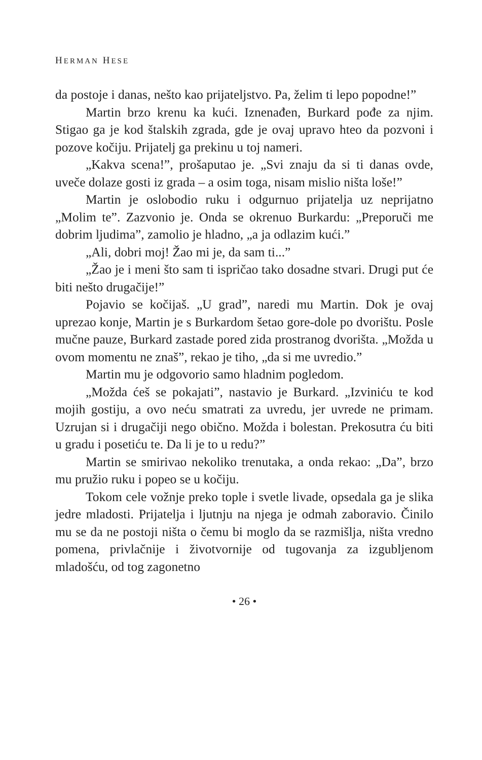HERMAN HESE
da postoje i danas, nešto kao prijateljstvo. Pa, želim ti lepo popodne!”
Martin brzo krenu ka kući. Iznenađen, Burkard pođe za njim. Stigao ga je kod štalskih zgrada, gde je ovaj upravo hteo da pozvoni i pozove kočiju. Prijatelj ga prekinu u toj nameri.
„Kakva scena!”, prošaputao je. „Svi znaju da si ti danas ovde, uveče dolaze gosti iz grada – a osim toga, nisam mislio ništa loše!”
Martin je oslobodio ruku i odgurnuo prijatelja uz neprijatno „Molim te”. Zazvonio je. Onda se okrenuo Burkardu: „Preporuči me dobrim ljudima”, zamolio je hladno, „a ja odlazim kući.”
„Ali, dobri moj! Žao mi je, da sam ti...”
„Žao je i meni što sam ti ispričao tako dosadne stvari. Drugi put će biti nešto drugačije!”
Pojavio se kočijaš. „U grad”, naredi mu Martin. Dok je ovaj uprezao konje, Martin je s Burkardom šetao gore-dole po dvorištu. Posle mučne pauze, Burkard zastade pored zida prostranog dvorišta. „Možda u ovom momentu ne znaš”, rekao je tiho, „da si me uvredio.”
Martin mu je odgovorio samo hladnim pogledom.
„Možda ćeš se pokajati”, nastavio je Burkard. „Izviniću te kod mojih gostiju, a ovo neću smatrati za uvredu, jer uvrede ne primam. Uzrujan si i drugačiji nego obično. Možda i bolestan. Prekosutra ću biti u gradu i posetiću te. Da li je to u redu?”
Martin se smirivao nekoliko trenutaka, a onda rekao: „Da”, brzo mu pružio ruku i popeo se u kočiju.
Tokom cele vožnje preko tople i svetle livade, opsedala ga je slika jedre mladosti. Prijatelja i ljutnju na njega je odmah zaboravio. Činilo mu se da ne postoji ništa o čemu bi moglo da se razmišlja, ništa vredno pomena, privlačnije i životvornije od tugovanja za izgubljenom mladošću, od tog zagonetno
• 26 •